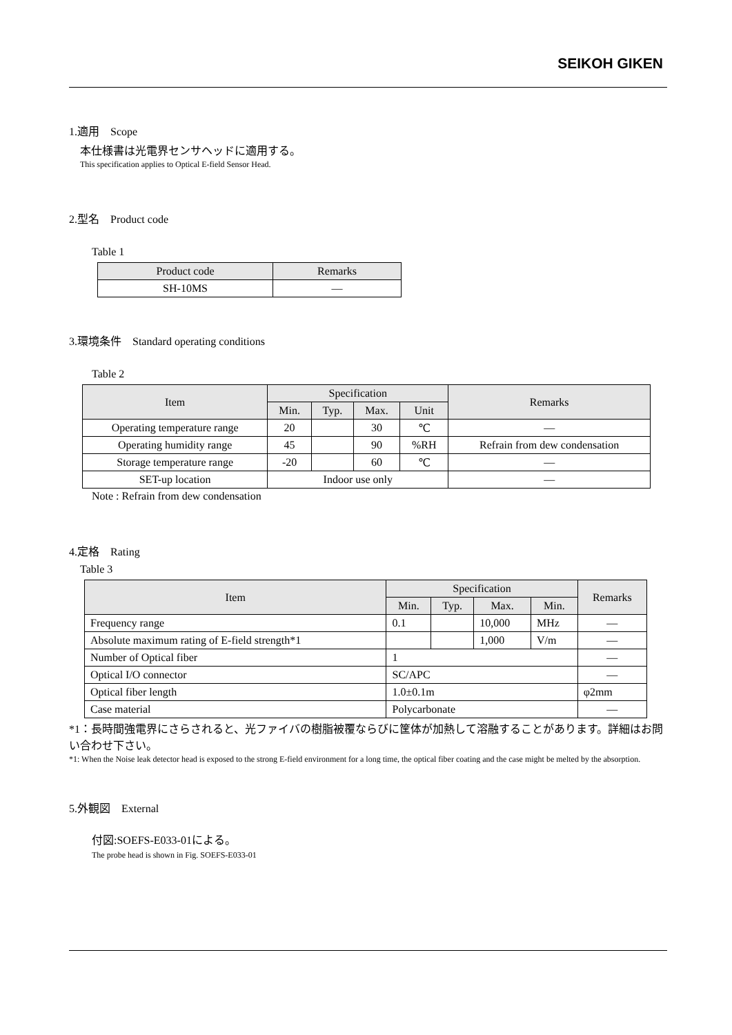SEIKOH GIKEN
1.適用　Scope
本仕様書は光電界センサヘッドに適用する。
This specification applies to Optical E-field Sensor Head.
2.型名　Product code
Table 1
| Product code | Remarks |
| --- | --- |
| SH-10MS | — |
3.環境条件　Standard operating conditions
Table 2
| Item | Specification | | | | Remarks |
| --- | --- | --- | --- | --- | --- |
| | Min. | Typ. | Max. | Unit | |
| Operating temperature range | 20 | | 30 | ℃ | — |
| Operating humidity range | 45 | | 90 | %RH | Refrain from dew condensation |
| Storage temperature range | -20 | | 60 | ℃ | — |
| SET-up location | Indoor use only | | | | — |
Note : Refrain from dew condensation
4.定格　Rating
Table 3
| Item | Specification | | | | Remarks |
| --- | --- | --- | --- | --- | --- |
| | Min. | Typ. | Max. | Min. | |
| Frequency range | 0.1 | | 10,000 | MHz | — |
| Absolute maximum rating of E-field strength*1 | | | 1,000 | V/m | — |
| Number of Optical fiber | 1 | | | | — |
| Optical I/O connector | SC/APC | | | | — |
| Optical fiber length | 1.0±0.1m | | | | φ2mm |
| Case material | Polycarbonate | | | | — |
*1：長時間強電界にさらされると、光ファイバの樹脂被覆ならびに筐体が加熱して溶融することがあります。詳細はお問い合わせ下さい。
*1: When the Noise leak detector head is exposed to the strong E-field environment for a long time, the optical fiber coating and the case might be melted by the absorption.
5.外観図　External
付図:SOEFS-E033-01による。
The probe head is shown in Fig. SOEFS-E033-01